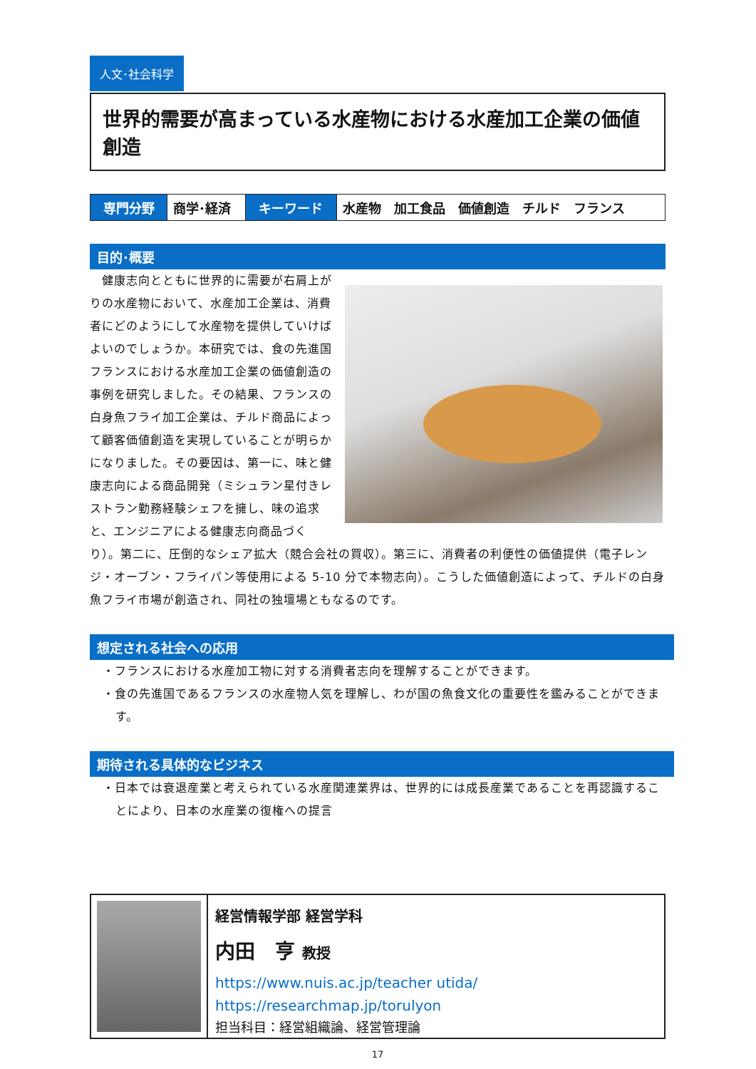人文･社会科学
世界的需要が高まっている水産物における水産加工企業の価値創造
| 専門分野 | 商学･経済 | キーワード | 水産物 加工食品 価値創造 チルド フランス |
目的･概要
　健康志向とともに世界的に需要が右肩上がりの水産物において、水産加工企業は、消費者にどのようにして水産物を提供していけばよいのでしょうか。本研究では、食の先進国フランスにおける水産加工企業の価値創造の事例を研究しました。その結果、フランスの白身魚フライ加工企業は、チルド商品によって顧客価値創造を実現していることが明らかになりました。その要因は、第一に、味と健康志向による商品開発（ミシュラン星付きレストラン勤務経験シェフを擁し、味の追求と、エンジニアによる健康志向商品づくり）。第二に、圧倒的なシェア拡大（競合会社の買収）。第三に、消費者の利便性の価値提供（電子レンジ・オーブン・フライパン等使用による 5-10 分で本物志向）。こうした価値創造によって、チルドの白身魚フライ市場が創造され、同社の独壇場ともなるのです。
想定される社会への応用
・フランスにおける水産加工物に対する消費者志向を理解することができます。
・食の先進国であるフランスの水産物人気を理解し、わが国の魚食文化の重要性を鑑みることができます。
期待される具体的なビジネス
・日本では衰退産業と考えられている水産関連業界は、世界的には成長産業であることを再認識することにより、日本の水産業の復権への提言
経営情報学部 経営学科
内田　亨 教授
https://www.nuis.ac.jp/teacher utida/
https://researchmap.jp/torulyon
担当科目：経営組織論、経営管理論
17